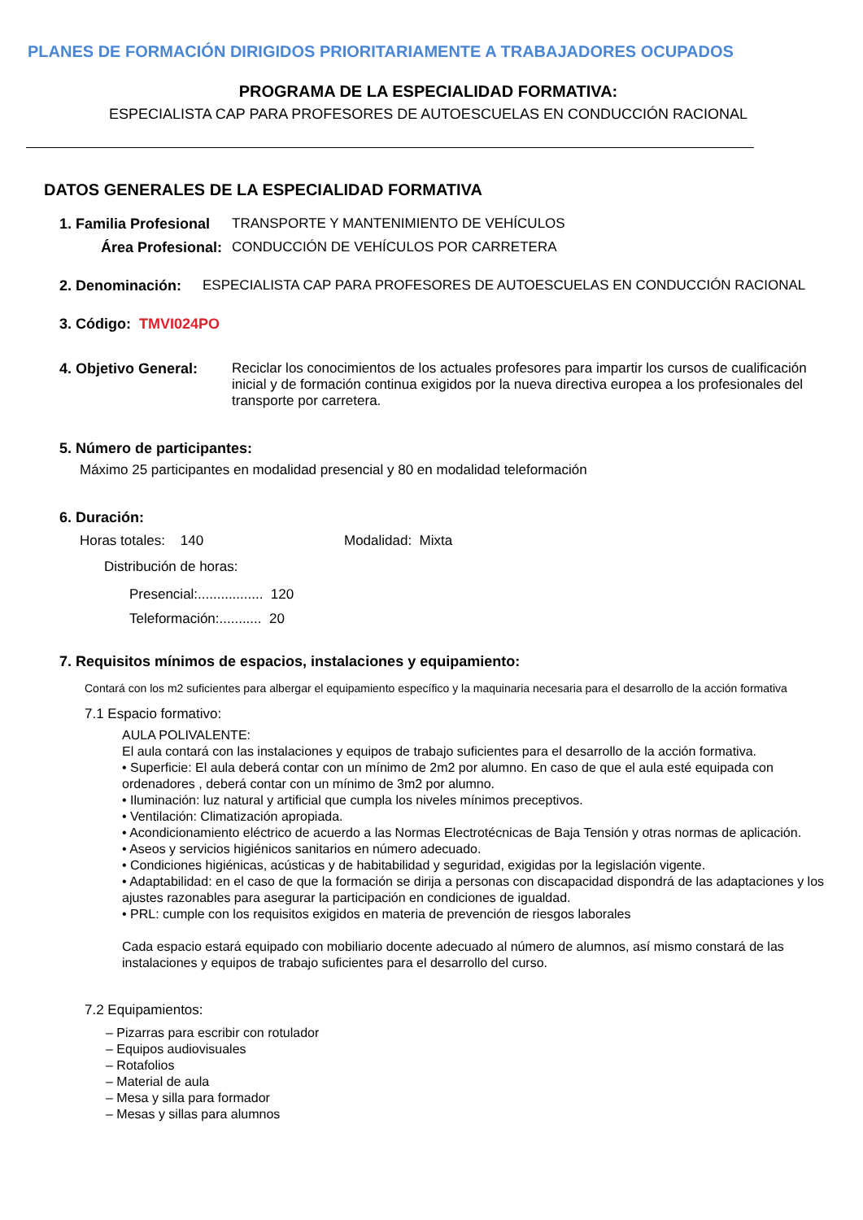PLANES DE FORMACIÓN DIRIGIDOS PRIORITARIAMENTE A TRABAJADORES OCUPADOS
PROGRAMA DE LA ESPECIALIDAD FORMATIVA:
ESPECIALISTA CAP PARA PROFESORES DE AUTOESCUELAS EN CONDUCCIÓN RACIONAL
DATOS GENERALES DE LA ESPECIALIDAD FORMATIVA
1. Familia Profesional TRANSPORTE Y MANTENIMIENTO DE VEHÍCULOS
Área Profesional: CONDUCCIÓN DE VEHÍCULOS POR CARRETERA
2. Denominación: ESPECIALISTA CAP PARA PROFESORES DE AUTOESCUELAS EN CONDUCCIÓN RACIONAL
3. Código: TMVI024PO
4. Objetivo General: Reciclar los conocimientos de los actuales profesores para impartir los cursos de cualificación inicial y de formación continua exigidos por la nueva directiva europea a los profesionales del transporte por carretera.
5. Número de participantes:
Máximo 25 participantes en modalidad presencial y 80 en modalidad teleformación
6. Duración:
Horas totales: 140 Modalidad: Mixta
Distribución de horas:
Presencial:................. 120
Teleformación:........... 20
7. Requisitos mínimos de espacios, instalaciones y equipamiento:
Contará con los m2 suficientes para albergar el equipamiento específico y la maquinaria necesaria para el desarrollo de la acción formativa
7.1 Espacio formativo:
AULA POLIVALENTE:
El aula contará con las instalaciones y equipos de trabajo suficientes para el desarrollo de la acción formativa.
• Superficie: El aula deberá contar con un mínimo de 2m2 por alumno. En caso de que el aula esté equipada con ordenadores , deberá contar con un mínimo de 3m2 por alumno.
• Iluminación: luz natural y artificial que cumpla los niveles mínimos preceptivos.
• Ventilación: Climatización apropiada.
• Acondicionamiento eléctrico de acuerdo a las Normas Electrotécnicas de Baja Tensión y otras normas de aplicación.
• Aseos y servicios higiénicos sanitarios en número adecuado.
• Condiciones higiénicas, acústicas y de habitabilidad y seguridad, exigidas por la legislación vigente.
• Adaptabilidad: en el caso de que la formación se dirija a personas con discapacidad dispondrá de las adaptaciones y los ajustes razonables para asegurar la participación en condiciones de igualdad.
• PRL: cumple con los requisitos exigidos en materia de prevención de riesgos laborales
Cada espacio estará equipado con mobiliario docente adecuado al número de alumnos, así mismo constará de las instalaciones y equipos de trabajo suficientes para el desarrollo del curso.
7.2 Equipamientos:
– Pizarras para escribir con rotulador
– Equipos audiovisuales
– Rotafolios
– Material de aula
– Mesa y silla para formador
– Mesas y sillas para alumnos